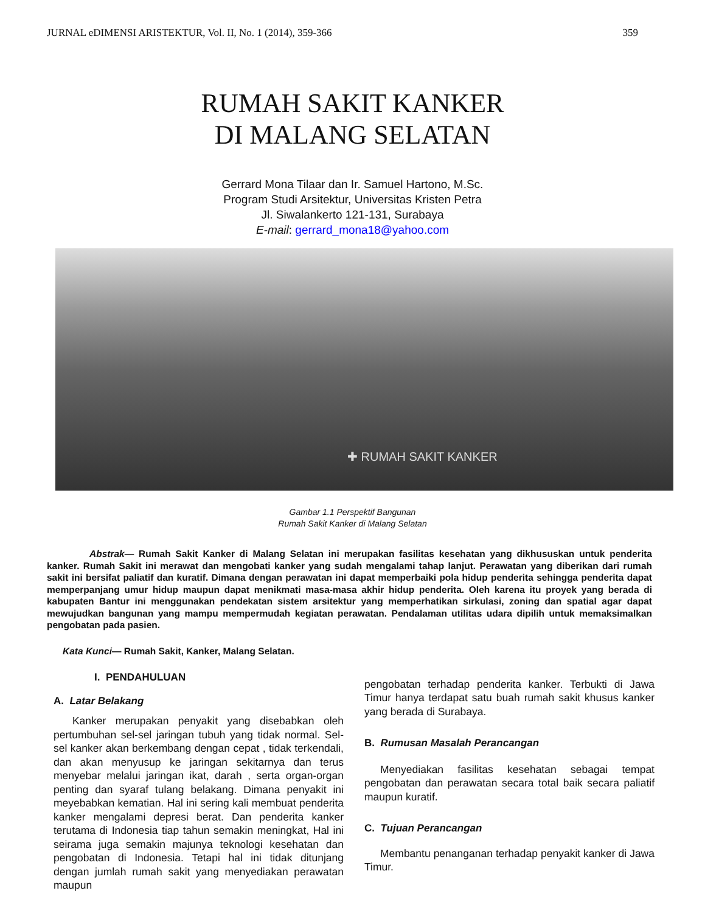JURNAL eDIMENSI ARISTEKTUR, Vol. II, No. 1 (2014), 359-366 359
RUMAH SAKIT KANKER
DI MALANG SELATAN
Gerrard Mona Tilaar dan Ir. Samuel Hartono, M.Sc.
Program Studi Arsitektur, Universitas Kristen Petra
Jl. Siwalankerto 121-131, Surabaya
E-mail: gerrard_mona18@yahoo.com
✚ RUMAH SAKIT KANKER
Gambar 1.1 Perspektif Bangunan
Rumah Sakit Kanker di Malang Selatan
Abstrak— Rumah Sakit Kanker di Malang Selatan ini merupakan fasilitas kesehatan yang dikhususkan untuk penderita kanker. Rumah Sakit ini merawat dan mengobati kanker yang sudah mengalami tahap lanjut. Perawatan yang diberikan dari rumah sakit ini bersifat paliatif dan kuratif. Dimana dengan perawatan ini dapat memperbaiki pola hidup penderita sehingga penderita dapat memperpanjang umur hidup maupun dapat menikmati masa-masa akhir hidup penderita. Oleh karena itu proyek yang berada di kabupaten Bantur ini menggunakan pendekatan sistem arsitektur yang memperhatikan sirkulasi, zoning dan spatial agar dapat mewujudkan bangunan yang mampu mempermudah kegiatan perawatan. Pendalaman utilitas udara dipilih untuk memaksimalkan pengobatan pada pasien.
Kata Kunci— Rumah Sakit, Kanker, Malang Selatan.
I. PENDAHULUAN
A. Latar Belakang
Kanker merupakan penyakit yang disebabkan oleh pertumbuhan sel-sel jaringan tubuh yang tidak normal. Sel-sel kanker akan berkembang dengan cepat , tidak terkendali, dan akan menyusup ke jaringan sekitarnya dan terus menyebar melalui jaringan ikat, darah , serta organ-organ penting dan syaraf tulang belakang. Dimana penyakit ini meyebabkan kematian. Hal ini sering kali membuat penderita kanker mengalami depresi berat. Dan penderita kanker terutama di Indonesia tiap tahun semakin meningkat, Hal ini seirama juga semakin majunya teknologi kesehatan dan pengobatan di Indonesia. Tetapi hal ini tidak ditunjang dengan jumlah rumah sakit yang menyediakan perawatan maupun
pengobatan terhadap penderita kanker. Terbukti di Jawa Timur hanya terdapat satu buah rumah sakit khusus kanker yang berada di Surabaya.
B. Rumusan Masalah Perancangan
Menyediakan fasilitas kesehatan sebagai tempat pengobatan dan perawatan secara total baik secara paliatif maupun kuratif.
C. Tujuan Perancangan
Membantu penanganan terhadap penyakit kanker di Jawa Timur.